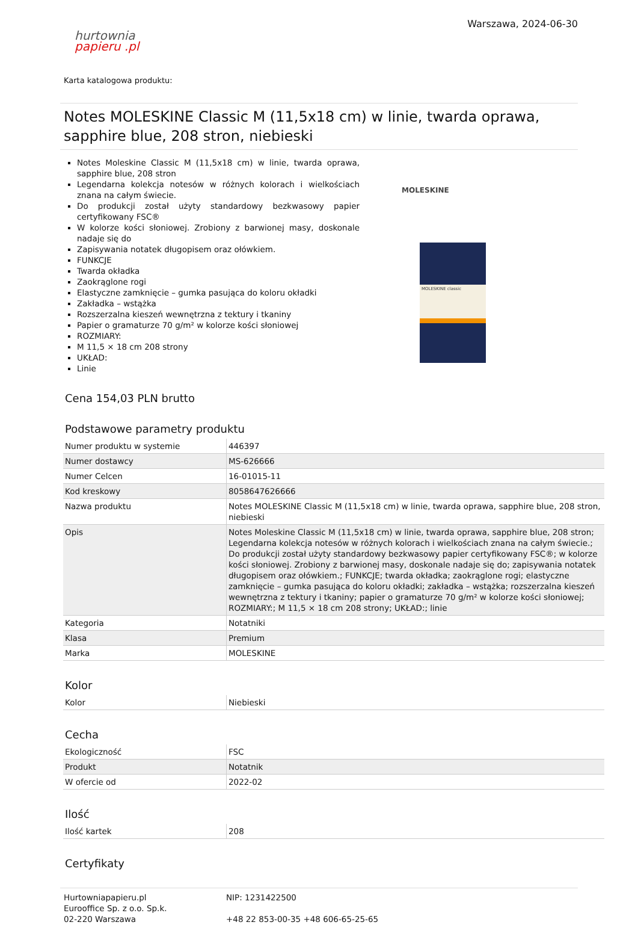hurtownia
papieru .pl
Warszawa, 2024-06-30
Karta katalogowa produktu:
Notes MOLESKINE Classic M (11,5x18 cm) w linie, twarda oprawa, sapphire blue, 208 stron, niebieski
Notes Moleskine Classic M (11,5x18 cm) w linie, twarda oprawa, sapphire blue, 208 stron
Legendarna kolekcja notesów w różnych kolorach i wielkościach znana na całym świecie.
Do produkcji został użyty standardowy bezkwasowy papier certyfikowany FSC®
W kolorze kości słoniowej. Zrobiony z barwionej masy, doskonale nadaje się do
Zapisywania notatek długopisem oraz ołówkiem.
FUNKCJE
Twarda okładka
Zaokrąglone rogi
Elastyczne zamknięcie – gumka pasująca do koloru okładki
Zakładka – wstążka
Rozszerzalna kieszeń wewnętrzna z tektury i tkaniny
Papier o gramaturze 70 g/m² w kolorze kości słoniowej
ROZMIARY:
M 11,5 × 18 cm 208 strony
UKŁAD:
Linie
MOLESKINE
MOLESKINE classic
Cena 154,03 PLN brutto
Podstawowe parametry produktu
| Numer produktu w systemie | 446397 |
| Numer dostawcy | MS-626666 |
| Numer Celcen | 16-01015-11 |
| Kod kreskowy | 8058647626666 |
| Nazwa produktu | Notes MOLESKINE Classic M (11,5x18 cm) w linie, twarda oprawa, sapphire blue, 208 stron, niebieski |
| Opis | Notes Moleskine Classic M (11,5x18 cm) w linie, twarda oprawa, sapphire blue, 208 stron; Legendarna kolekcja notesów w różnych kolorach i wielkościach znana na całym świecie.; Do produkcji został użyty standardowy bezkwasowy papier certyfikowany FSC®; w kolorze kości słoniowej. Zrobiony z barwionej masy, doskonale nadaje się do; zapisywania notatek długopisem oraz ołówkiem.; FUNKCJE; twarda okładka; zaokrąglone rogi; elastyczne zamknięcie – gumka pasująca do koloru okładki; zakładka – wstążka; rozszerzalna kieszeń wewnętrzna z tektury i tkaniny; papier o gramaturze 70 g/m² w kolorze kości słoniowej; ROZMIARY:; M 11,5 × 18 cm 208 strony; UKŁAD:; linie |
| Kategoria | Notatniki |
| Klasa | Premium |
| Marka | MOLESKINE |
Kolor
| Kolor | Niebieski |
Cecha
| Ekologiczność | FSC |
| Produkt | Notatnik |
| W ofercie od | 2022-02 |
Ilość
| Ilość kartek | 208 |
Certyfikaty
Hurtowniapapieru.pl
Eurooffice Sp. z o.o. Sp.k.
02-220 Warszawa
NIP: 1231422500
+48 22 853-00-35 +48 606-65-25-65